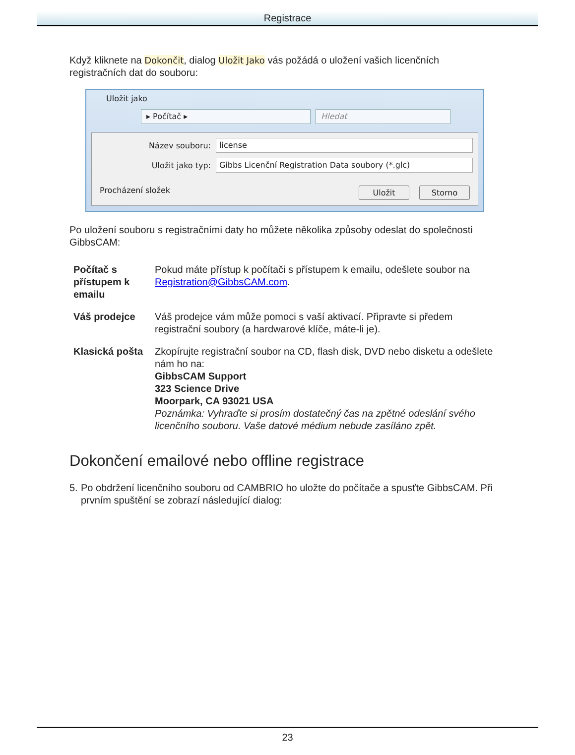Registrace
Když kliknete na Dokončit, dialog Uložit Jako vás požádá o uložení vašich licenčních registračních dat do souboru:
Uložit jako
▸ Počítač ▸ Hledat
Název souboru:
license
Uložit jako typ:
Gibbs Licenční Registration Data soubory (*.glc)
Procházení složek Uložit Storno
Po uložení souboru s registračními daty ho můžete několika způsoby odeslat do společnosti GibbsCAM:
| Počítač s přístupem k emailu | Pokud máte přístup k počítači s přístupem k emailu, odešlete soubor na Registration@GibbsCAM.com . |
| Váš prodejce | Váš prodejce vám může pomoci s vaší aktivací. Připravte si předem registrační soubory (a hardwarové klíče, máte-li je). |
| Klasická pošta | Zkopírujte registrační soubor na CD, flash disk, DVD nebo disketu a odešlete nám ho na: GibbsCAM Support 323 Science Drive Moorpark, CA 93021 USA Poznámka: Vyhraďte si prosím dostatečný čas na zpětné odeslání svého licenčního souboru. Vaše datové médium nebude zasíláno zpět. |
Dokončení emailové nebo offline registrace
5. Po obdržení licenčního souboru od CAMBRIO ho uložte do počítače a spusťte GibbsCAM. Při prvním spuštění se zobrazí následující dialog:
23